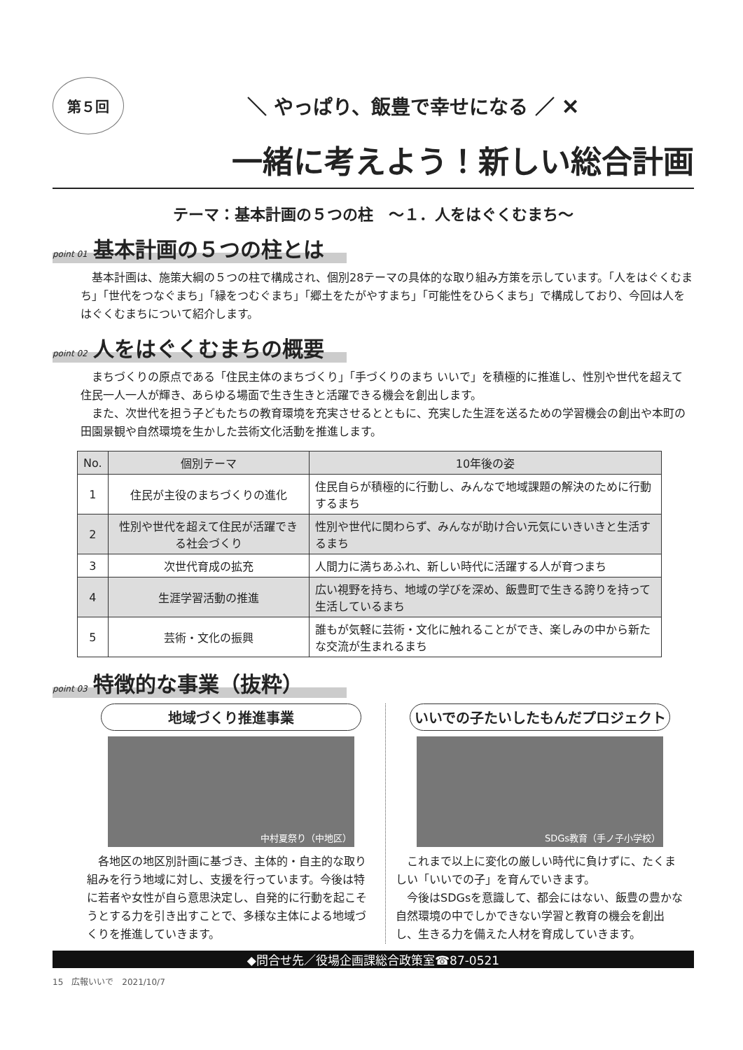第５回
＼ やっぱり、飯豊で幸せになる ／ ✕
一緒に考えよう！新しい総合計画
テーマ：基本計画の５つの柱　～１．人をはぐくむまち～
point 01 基本計画の５つの柱とは
基本計画は、施策大綱の５つの柱で構成され、個別28テーマの具体的な取り組み方策を示しています。「人をはぐくむまち」「世代をつなぐまち」「縁をつむぐまち」「郷土をたがやすまち」「可能性をひらくまち」で構成しており、今回は人をはぐくむまちについて紹介します。
point 02 人をはぐくむまちの概要
まちづくりの原点である「住民主体のまちづくり」「手づくりのまち いいで」を積極的に推進し、性別や世代を超えて住民一人一人が輝き、あらゆる場面で生き生きと活躍できる機会を創出します。
また、次世代を担う子どもたちの教育環境を充実させるとともに、充実した生涯を送るための学習機会の創出や本町の田園景観や自然環境を生かした芸術文化活動を推進します。
| No. | 個別テーマ | 10年後の姿 |
| --- | --- | --- |
| 1 | 住民が主役のまちづくりの進化 | 住民自らが積極的に行動し、みんなで地域課題の解決のために行動するまち |
| 2 | 性別や世代を超えて住民が活躍できる社会づくり | 性別や世代に関わらず、みんなが助け合い元気にいきいきと生活するまち |
| 3 | 次世代育成の拡充 | 人間力に満ちあふれ、新しい時代に活躍する人が育つまち |
| 4 | 生涯学習活動の推進 | 広い視野を持ち、地域の学びを深め、飯豊町で生きる誇りを持って生活しているまち |
| 5 | 芸術・文化の振興 | 誰もが気軽に芸術・文化に触れることができ、楽しみの中から新たな交流が生まれるまち |
point 03 特徴的な事業（抜粋）
地域づくり推進事業
中村夏祭り（中地区）
各地区の地区別計画に基づき、主体的・自主的な取り組みを行う地域に対し、支援を行っています。今後は特に若者や女性が自ら意思決定し、自発的に行動を起こそうとする力を引き出すことで、多様な主体による地域づくりを推進していきます。
いいでの子たいしたもんだプロジェクト
SDGs教育（手ノ子小学校）
これまで以上に変化の厳しい時代に負けずに、たくましい「いいでの子」を育んでいきます。
今後はSDGsを意識して、都会にはない、飯豊の豊かな自然環境の中でしかできない学習と教育の機会を創出し、生きる力を備えた人材を育成していきます。
◆問合せ先／役場企画課総合政策室☎87-0521
15　広報いいで　2021/10/7